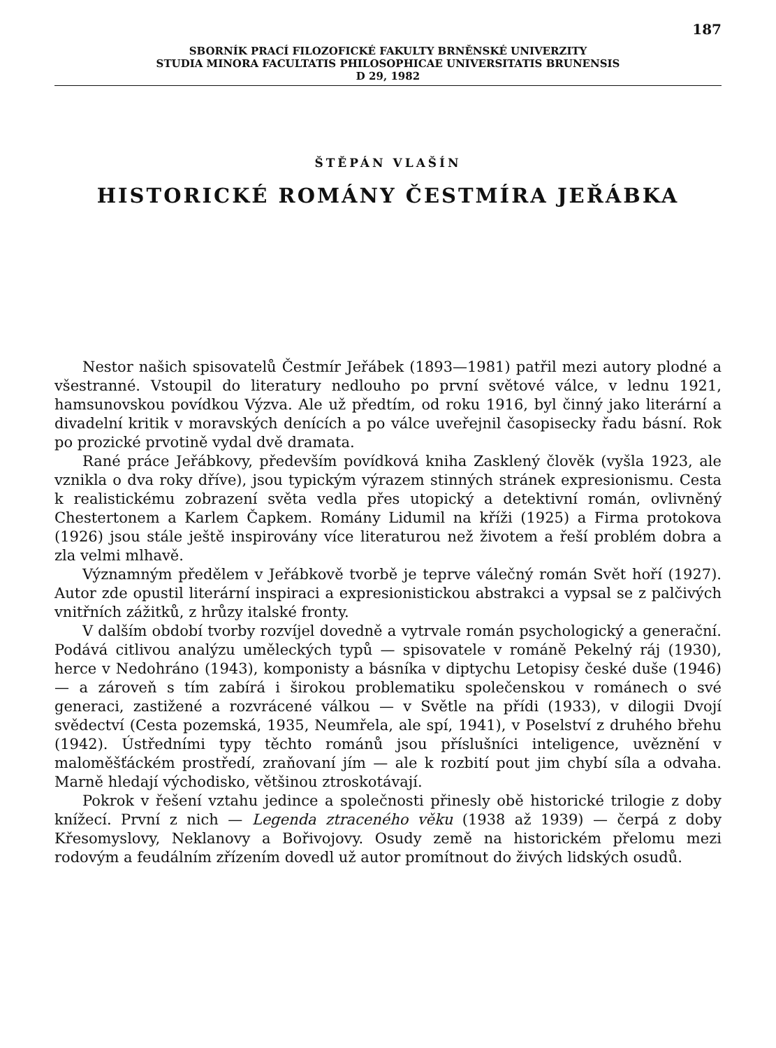187
SBORNÍK PRACÍ FILOZOFICKÉ FAKULTY BRNĚNSKÉ UNIVERZITY
STUDIA MINORA FACULTATIS PHILOSOPHICAE UNIVERSITATIS BRUNENSIS
D 29, 1982
ŠTĚPÁN VLAŠÍN
HISTORICKÉ ROMÁNY ČESTMÍRA JEŘÁBKA
Nestor našich spisovatelů Čestmír Jeřábek (1893—1981) patřil mezi autory plodné a všestranné. Vstoupil do literatury nedlouho po první světové válce, v lednu 1921, hamsunovskou povídkou Výzva. Ale už předtím, od roku 1916, byl činný jako literární a divadelní kritik v moravských denících a po válce uveřejnil časopisecky řadu básní. Rok po prozické prvotině vydal dvě dramata.
Rané práce Jeřábkovy, především povídková kniha Zasklený člověk (vyšla 1923, ale vznikla o dva roky dříve), jsou typickým výrazem stinných stránek expresionismu. Cesta k realistickému zobrazení světa vedla přes utopický a detektivní román, ovlivněný Chestertonem a Karlem Čapkem. Romány Lidumil na kříži (1925) a Firma protokova (1926) jsou stále ještě inspirovány více literaturou než životem a řeší problém dobra a zla velmi mlhavě.
Významným předělem v Jeřábkově tvorbě je teprve válečný román Svět hoří (1927). Autor zde opustil literární inspiraci a expresionistickou abstrakci a vypsal se z palčivých vnitřních zážitků, z hrůzy italské fronty.
V dalším období tvorby rozvíjel dovedně a vytrvale román psychologický a generační. Podává citlivou analýzu uměleckých typů — spisovatele v románě Pekelný ráj (1930), herce v Nedohráno (1943), komponisty a básníka v diptychu Letopisy české duše (1946) — a zároveň s tím zabírá i širokou problematiku společenskou v románech o své generaci, zastižené a rozvrácené válkou — v Světle na přídi (1933), v dilogii Dvojí svědectví (Cesta pozemská, 1935, Neumřela, ale spí, 1941), v Poselství z druhého břehu (1942). Ústředními typy těchto románů jsou příslušníci inteligence, uvěznění v maloměšťáckém prostředí, zraňovaní jím — ale k rozbití pout jim chybí síla a odvaha. Marně hledají východisko, většinou ztroskotávají.
Pokrok v řešení vztahu jedince a společnosti přinesly obě historické trilogie z doby knížecí. První z nich — Legenda ztraceného věku (1938 až 1939) — čerpá z doby Křesomyslovy, Neklanovy a Bořivojovy. Osudy země na historickém přelomu mezi rodovým a feudálním zřízením dovedl už autor promítnout do živých lidských osudů.